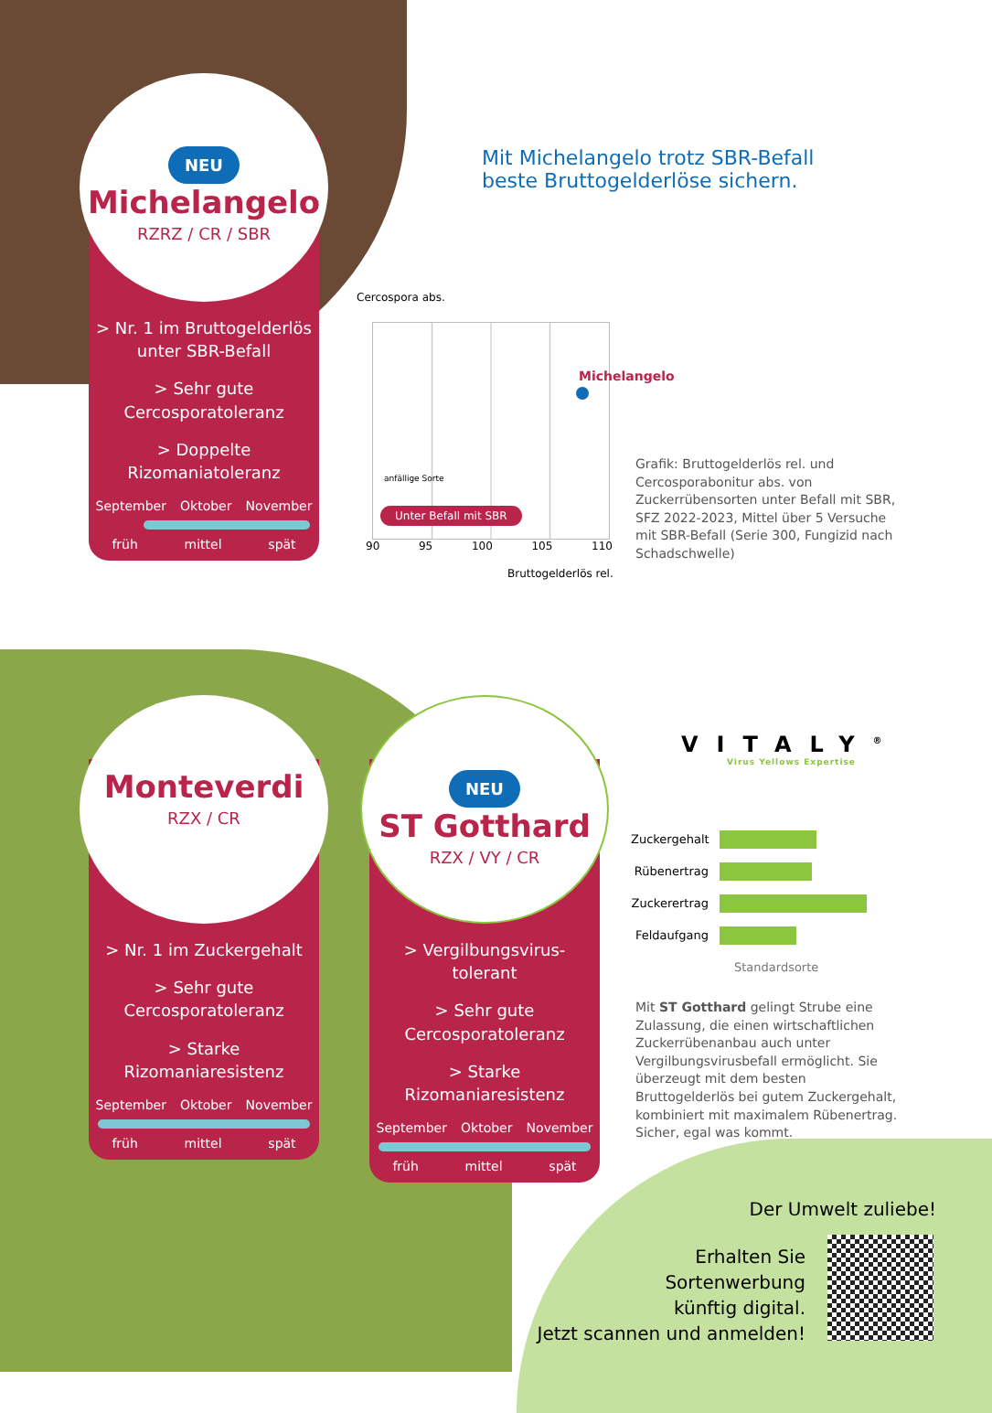NEU
Michelangelo
RZRZ / CR / SBR
> Nr. 1 im Bruttogelderlös unter SBR-Befall
> Sehr gute Cercosporatoleranz
> Doppelte Rizomaniatoleranz
September Oktober November
früh mittel spät
Mit Michelangelo trotz SBR-Befall
beste Bruttogelderlöse sichern.
Cercospora abs.
Michelangelo
anfällige Sorte
Unter Befall mit SBR
90 95 100 105 110
Bruttogelderlös rel.
Grafik: Bruttogelderlös rel. und Cercosporabonitur abs. von Zuckerrübensorten unter Befall mit SBR, SFZ 2022-2023, Mittel über 5 Versuche mit SBR-Befall (Serie 300, Fungizid nach Schadschwelle)
Monteverdi
RZX / CR
> Nr. 1 im Zuckergehalt
> Sehr gute Cercosporatoleranz
> Starke Rizomaniaresistenz
September Oktober November
früh mittel spät
NEU
ST Gotthard
RZX / VY / CR
> Vergilbungsvirus-tolerant
> Sehr gute Cercosporatoleranz
> Starke Rizomaniaresistenz
September Oktober November
früh mittel spät
VITALY<sup>®</sup>
Virus Yellows Expertise
Zuckergehalt
Rübenertrag
Zuckerertrag
Feldaufgang
Standardsorte
Mit ST Gotthard gelingt Strube eine Zulassung, die einen wirtschaftlichen Zuckerrübenanbau auch unter Vergilbungsvirusbefall ermöglicht. Sie überzeugt mit dem besten Bruttogelderlös bei gutem Zuckergehalt, kombiniert mit maximalem Rübenertrag. Sicher, egal was kommt.
Der Umwelt zuliebe!
Erhalten Sie
Sortenwerbung
künftig digital.
Jetzt scannen und anmelden!